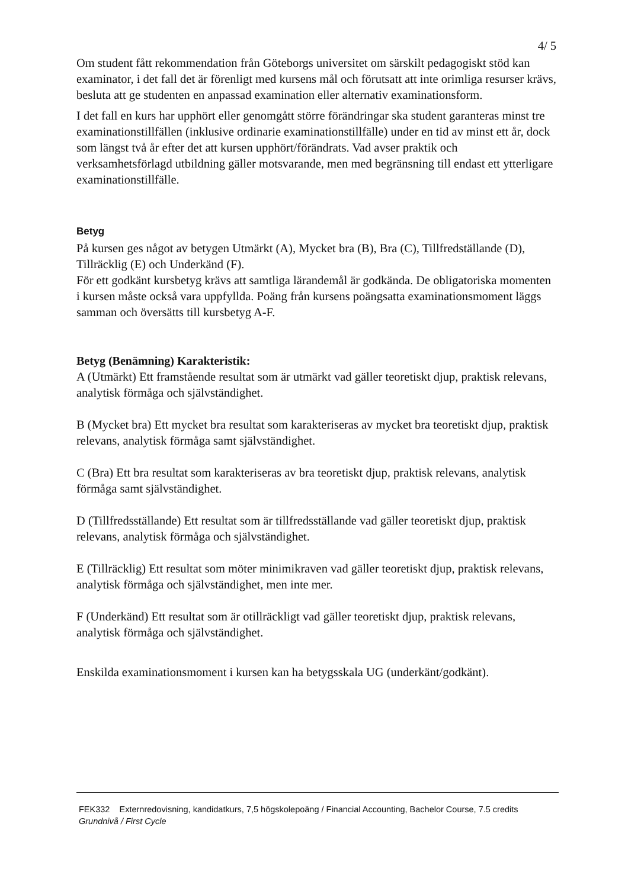4/ 5
Om student fått rekommendation från Göteborgs universitet om särskilt pedagogiskt stöd kan examinator, i det fall det är förenligt med kursens mål och förutsatt att inte orimliga resurser krävs, besluta att ge studenten en anpassad examination eller alternativ examinationsform.
I det fall en kurs har upphört eller genomgått större förändringar ska student garanteras minst tre examinationstillfällen (inklusive ordinarie examinationstillfälle) under en tid av minst ett år, dock som längst två år efter det att kursen upphört/förändrats. Vad avser praktik och verksamhetsförlagd utbildning gäller motsvarande, men med begränsning till endast ett ytterligare examinationstillfälle.
Betyg
På kursen ges något av betygen Utmärkt (A), Mycket bra (B), Bra (C), Tillfredställande (D), Tillräcklig (E) och Underkänd (F).
För ett godkänt kursbetyg krävs att samtliga lärandemål är godkända. De obligatoriska momenten i kursen måste också vara uppfyllda. Poäng från kursens poängsatta examinationsmoment läggs samman och översätts till kursbetyg A-F.
Betyg (Benämning) Karakteristik:
A (Utmärkt) Ett framstående resultat som är utmärkt vad gäller teoretiskt djup, praktisk relevans, analytisk förmåga och självständighet.
B (Mycket bra) Ett mycket bra resultat som karakteriseras av mycket bra teoretiskt djup, praktisk relevans, analytisk förmåga samt självständighet.
C (Bra) Ett bra resultat som karakteriseras av bra teoretiskt djup, praktisk relevans, analytisk förmåga samt självständighet.
D (Tillfredsställande) Ett resultat som är tillfredsställande vad gäller teoretiskt djup, praktisk relevans, analytisk förmåga och självständighet.
E (Tillräcklig) Ett resultat som möter minimikraven vad gäller teoretiskt djup, praktisk relevans, analytisk förmåga och självständighet, men inte mer.
F (Underkänd) Ett resultat som är otillräckligt vad gäller teoretiskt djup, praktisk relevans, analytisk förmåga och självständighet.
Enskilda examinationsmoment i kursen kan ha betygsskala UG (underkänt/godkänt).
FEK332 Externredovisning, kandidatkurs, 7,5 högskolepoäng / Financial Accounting, Bachelor Course, 7.5 credits
Grundnivå / First Cycle